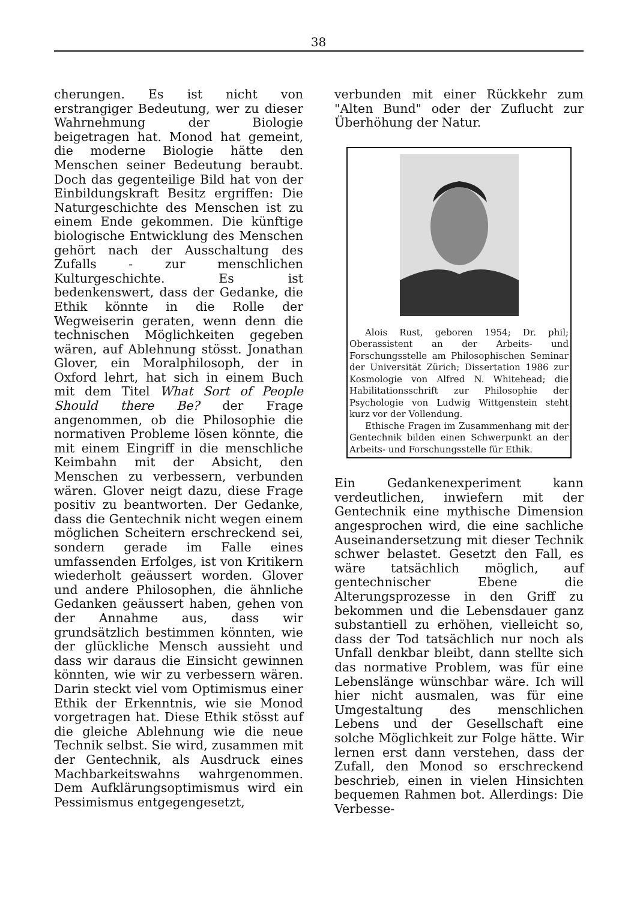38
cherungen. Es ist nicht von erstrangiger Bedeutung, wer zu dieser Wahrnehmung der Biologie beigetragen hat. Monod hat gemeint, die moderne Biologie hätte den Menschen seiner Bedeutung beraubt. Doch das gegenteilige Bild hat von der Einbildungskraft Besitz ergriffen: Die Naturgeschichte des Menschen ist zu einem Ende gekommen. Die künftige biologische Entwicklung des Menschen gehört nach der Ausschaltung des Zufalls - zur menschlichen Kulturgeschichte. Es ist bedenkenswert, dass der Gedanke, die Ethik könnte in die Rolle der Wegweiserin geraten, wenn denn die technischen Möglichkeiten gegeben wären, auf Ablehnung stösst. Jonathan Glover, ein Moralphilosoph, der in Oxford lehrt, hat sich in einem Buch mit dem Titel What Sort of People Should there Be? der Frage angenommen, ob die Philosophie die normativen Probleme lösen könnte, die mit einem Eingriff in die menschliche Keimbahn mit der Absicht, den Menschen zu verbessern, verbunden wären. Glover neigt dazu, diese Frage positiv zu beantworten. Der Gedanke, dass die Gentechnik nicht wegen einem möglichen Scheitern erschreckend sei, sondern gerade im Falle eines umfassenden Erfolges, ist von Kritikern wiederholt geäussert worden. Glover und andere Philosophen, die ähnliche Gedanken geäussert haben, gehen von der Annahme aus, dass wir grundsätzlich bestimmen könnten, wie der glückliche Mensch aussieht und dass wir daraus die Einsicht gewinnen könnten, wie wir zu verbessern wären. Darin steckt viel vom Optimismus einer Ethik der Erkenntnis, wie sie Monod vorgetragen hat. Diese Ethik stösst auf die gleiche Ablehnung wie die neue Technik selbst. Sie wird, zusammen mit der Gentechnik, als Ausdruck eines Machbarkeitswahns wahrgenommen. Dem Aufklärungsoptimismus wird ein Pessimismus entgegengesetzt,
verbunden mit einer Rückkehr zum "Alten Bund" oder der Zuflucht zur Überhöhung der Natur.
Alois Rust, geboren 1954; Dr. phil; Oberassistent an der Arbeits- und Forschungsstelle am Philosophischen Seminar der Universität Zürich; Dissertation 1986 zur Kosmologie von Alfred N. Whitehead; die Habilitationsschrift zur Philosophie der Psychologie von Ludwig Wittgenstein steht kurz vor der Vollendung.
Ethische Fragen im Zusammenhang mit der Gentechnik bilden einen Schwerpunkt an der Arbeits- und Forschungsstelle für Ethik.
Ein Gedankenexperiment kann verdeutlichen, inwiefern mit der Gentechnik eine mythische Dimension angesprochen wird, die eine sachliche Auseinandersetzung mit dieser Technik schwer belastet. Gesetzt den Fall, es wäre tatsächlich möglich, auf gentechnischer Ebene die Alterungsprozesse in den Griff zu bekommen und die Lebensdauer ganz substantiell zu erhöhen, vielleicht so, dass der Tod tatsächlich nur noch als Unfall denkbar bleibt, dann stellte sich das normative Problem, was für eine Lebenslänge wünschbar wäre. Ich will hier nicht ausmalen, was für eine Umgestaltung des menschlichen Lebens und der Gesellschaft eine solche Möglichkeit zur Folge hätte. Wir lernen erst dann verstehen, dass der Zufall, den Monod so erschreckend beschrieb, einen in vielen Hinsichten bequemen Rahmen bot. Allerdings: Die Verbesse-